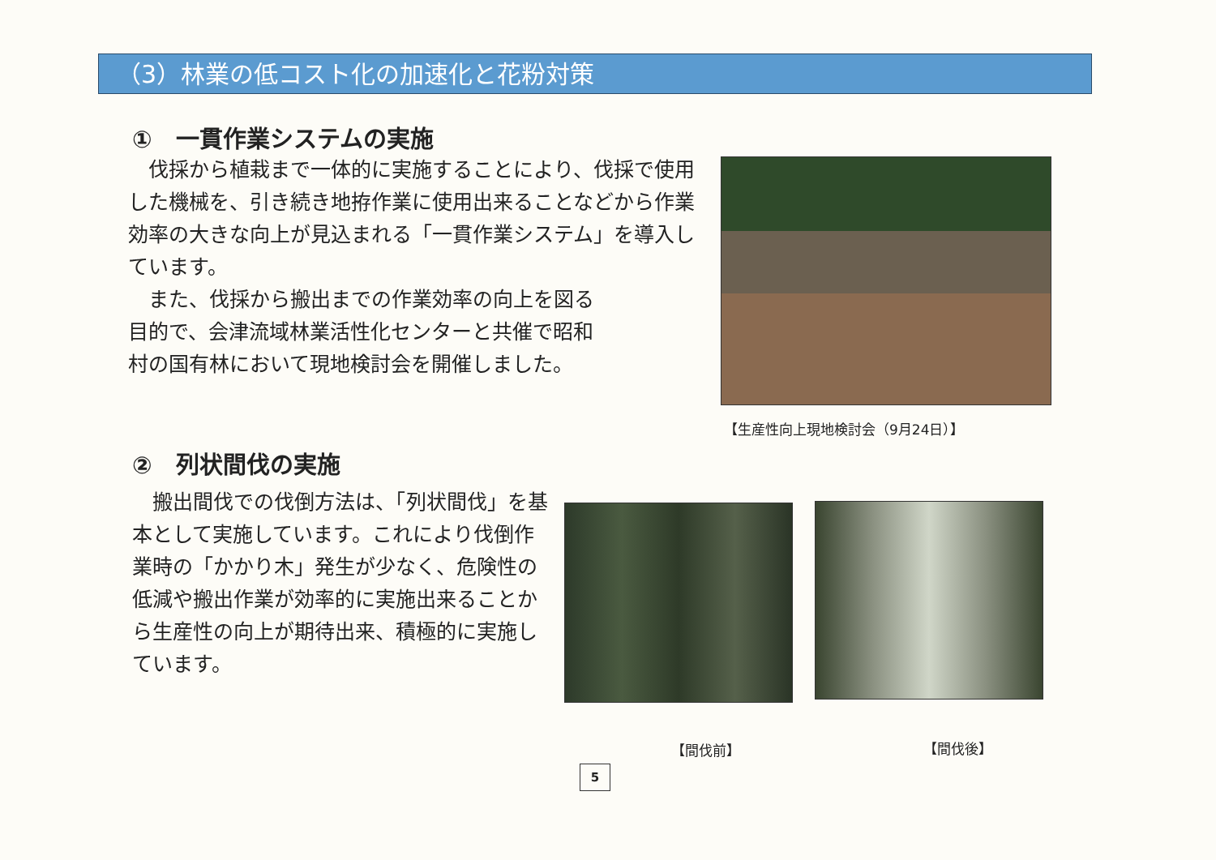（3）林業の低コスト化の加速化と花粉対策
①　一貫作業システムの実施
　伐採から植栽まで一体的に実施することにより、伐採で使用した機械を、引き続き地拵作業に使用出来ることなどから作業効率の大きな向上が見込まれる「一貫作業システム」を導入しています。
　また、伐採から搬出までの作業効率の向上を図る
目的で、会津流域林業活性化センターと共催で昭和
村の国有林において現地検討会を開催しました。
【生産性向上現地検討会（9月24日）】
②　列状間伐の実施
　搬出間伐での伐倒方法は、「列状間伐」を基本として実施しています。これにより伐倒作業時の「かかり木」発生が少なく、危険性の低減や搬出作業が効率的に実施出来ることから生産性の向上が期待出来、積極的に実施しています。
【間伐前】 【間伐後】
5